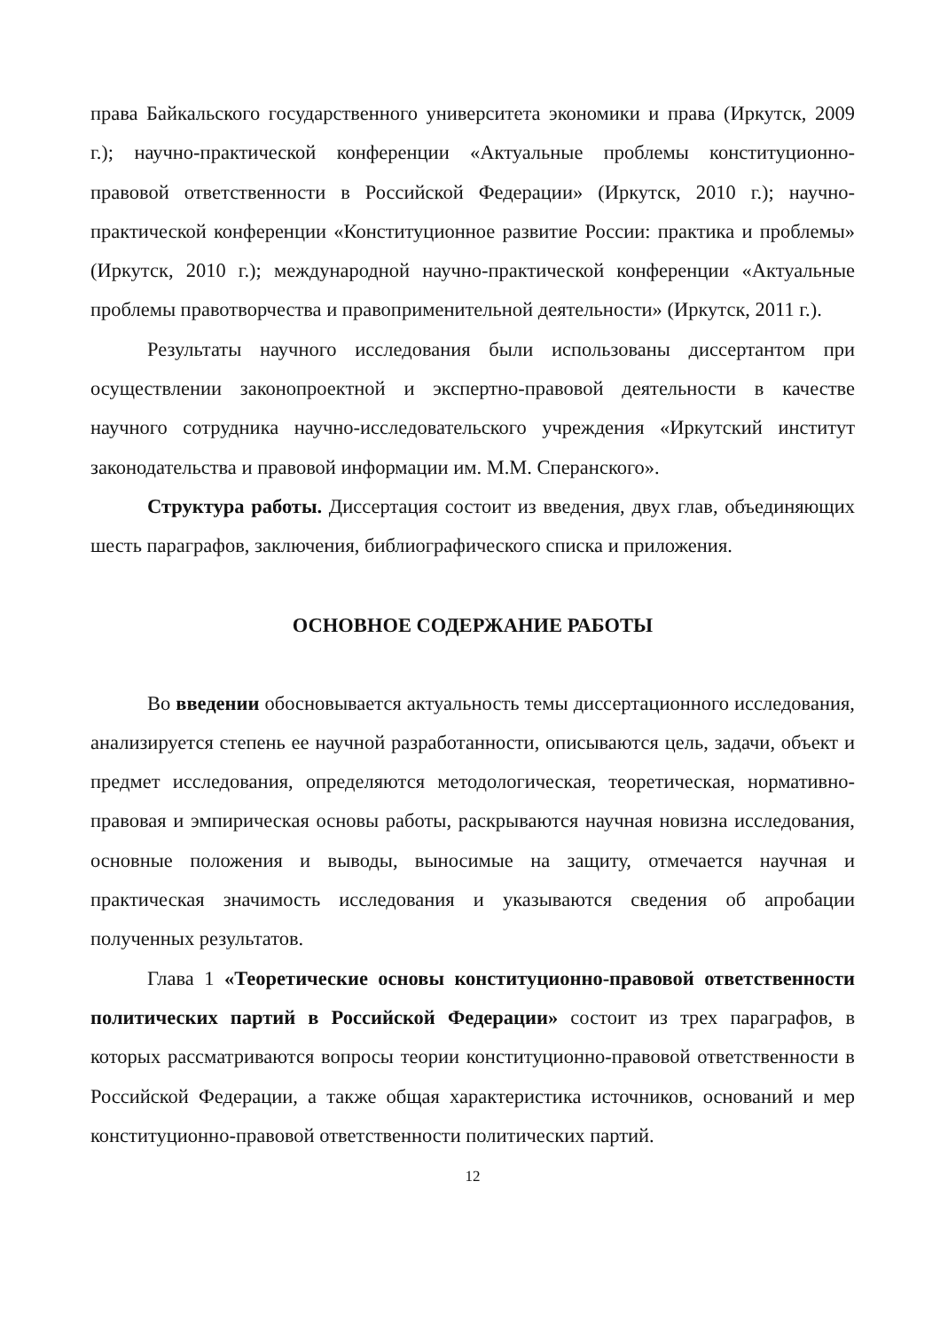права Байкальского государственного университета экономики и права (Иркутск, 2009 г.); научно-практической конференции «Актуальные проблемы конституционно-правовой ответственности в Российской Федерации» (Иркутск, 2010 г.); научно-практической конференции «Конституционное развитие России: практика и проблемы» (Иркутск, 2010 г.); международной научно-практической конференции «Актуальные проблемы правотворчества и правоприменительной деятельности» (Иркутск, 2011 г.).
Результаты научного исследования были использованы диссертантом при осуществлении законопроектной и экспертно-правовой деятельности в качестве научного сотрудника научно-исследовательского учреждения «Иркутский институт законодательства и правовой информации им. М.М. Сперанского».
Структура работы. Диссертация состоит из введения, двух глав, объединяющих шесть параграфов, заключения, библиографического списка и приложения.
ОСНОВНОЕ СОДЕРЖАНИЕ РАБОТЫ
Во введении обосновывается актуальность темы диссертационного исследования, анализируется степень ее научной разработанности, описываются цель, задачи, объект и предмет исследования, определяются методологическая, теоретическая, нормативно-правовая и эмпирическая основы работы, раскрываются научная новизна исследования, основные положения и выводы, выносимые на защиту, отмечается научная и практическая значимость исследования и указываются сведения об апробации полученных результатов.
Глава 1 «Теоретические основы конституционно-правовой ответственности политических партий в Российской Федерации» состоит из трех параграфов, в которых рассматриваются вопросы теории конституционно-правовой ответственности в Российской Федерации, а также общая характеристика источников, оснований и мер конституционно-правовой ответственности политических партий.
12